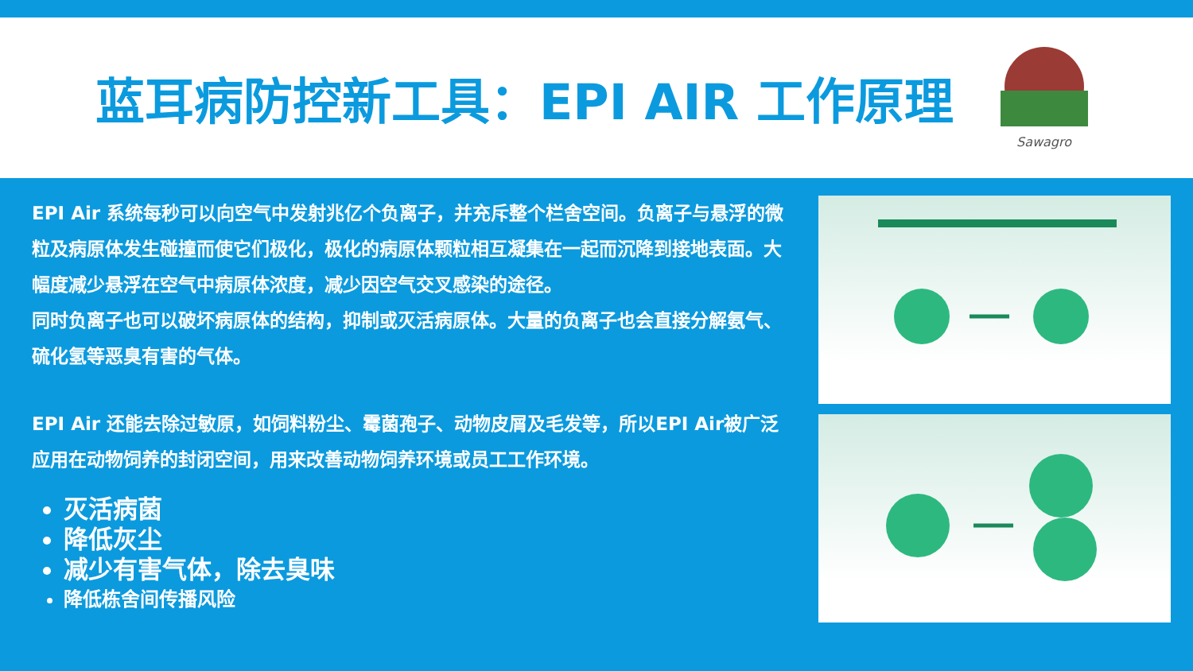蓝耳病防控新工具：EPI AIR 工作原理
Sawagro
EPI Air 系统每秒可以向空气中发射兆亿个负离子，并充斥整个栏舍空间。负离子与悬浮的微粒及病原体发生碰撞而使它们极化，极化的病原体颗粒相互凝集在一起而沉降到接地表面。大幅度减少悬浮在空气中病原体浓度，减少因空气交叉感染的途径。
同时负离子也可以破坏病原体的结构，抑制或灭活病原体。大量的负离子也会直接分解氨气、硫化氢等恶臭有害的气体。
EPI Air 还能去除过敏原，如饲料粉尘、霉菌孢子、动物皮屑及毛发等，所以EPI Air被广泛应用在动物饲养的封闭空间，用来改善动物饲养环境或员工工作环境。
灭活病菌
降低灰尘
减少有害气体，除去臭味
降低栋舍间传播风险